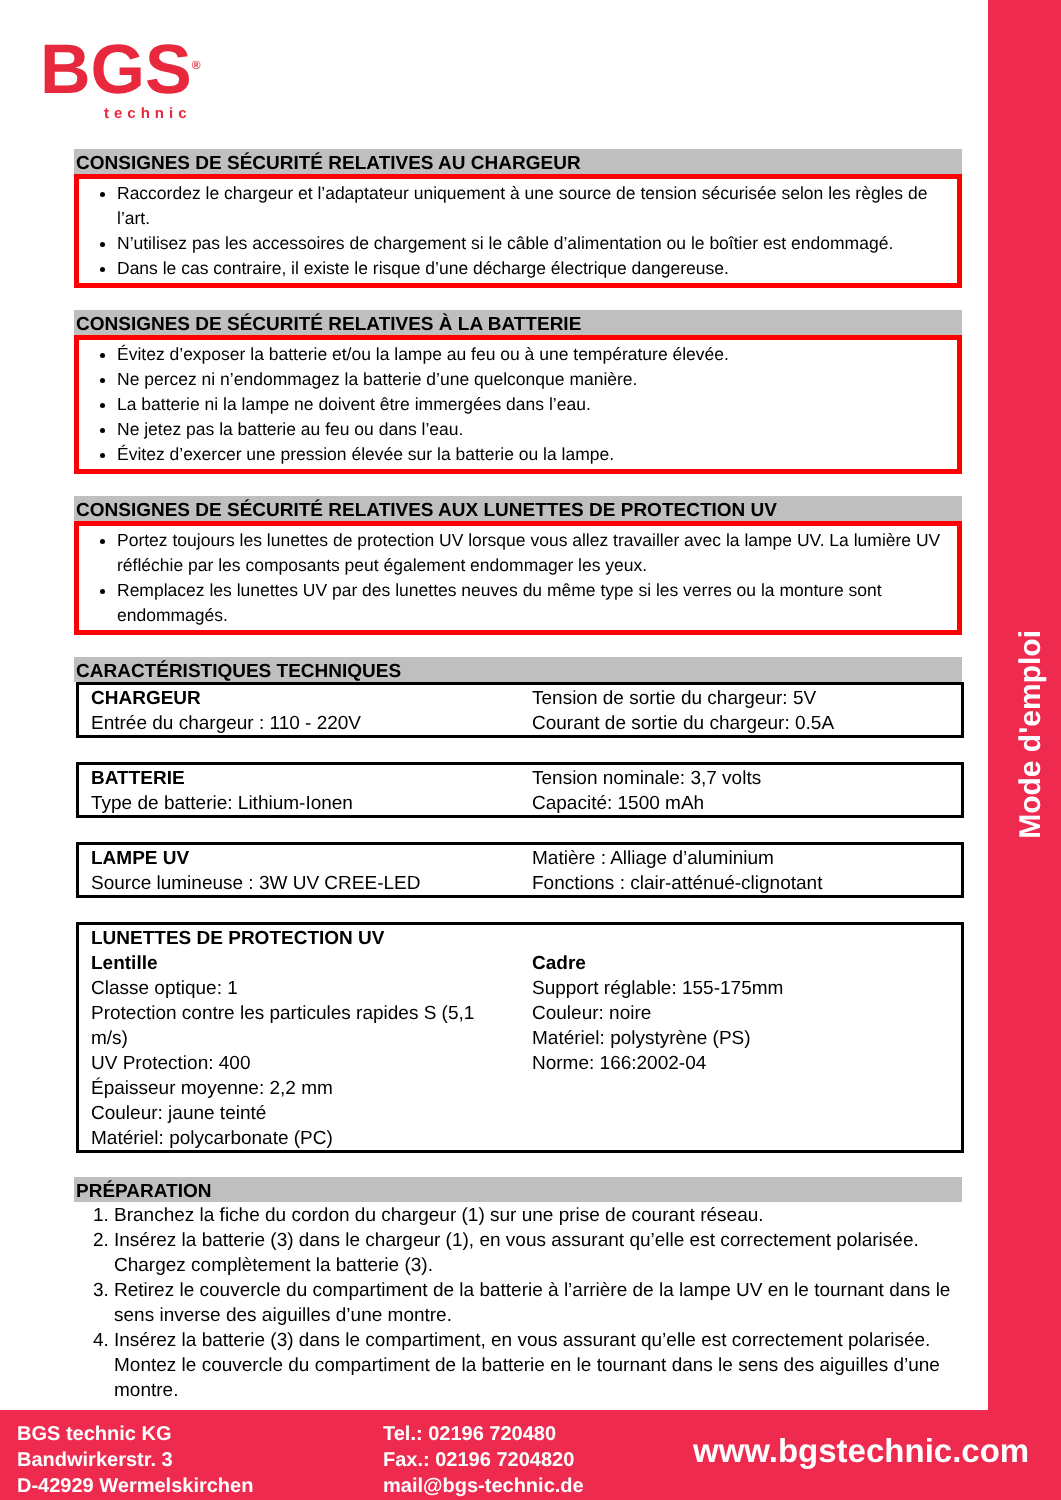Mode d'emploi
BGS<sup>®</sup>
technic
CONSIGNES DE SÉCURITÉ RELATIVES AU CHARGEUR
Raccordez le chargeur et l’adaptateur uniquement à une source de tension sécurisée selon les règles de l’art.
N’utilisez pas les accessoires de chargement si le câble d’alimentation ou le boîtier est endommagé.
Dans le cas contraire, il existe le risque d’une décharge électrique dangereuse.
CONSIGNES DE SÉCURITÉ RELATIVES À LA BATTERIE
Évitez d’exposer la batterie et/ou la lampe au feu ou à une température élevée.
Ne percez ni n’endommagez la batterie d’une quelconque manière.
La batterie ni la lampe ne doivent être immergées dans l’eau.
Ne jetez pas la batterie au feu ou dans l’eau.
Évitez d’exercer une pression élevée sur la batterie ou la lampe.
CONSIGNES DE SÉCURITÉ RELATIVES AUX LUNETTES DE PROTECTION UV
Portez toujours les lunettes de protection UV lorsque vous allez travailler avec la lampe UV. La lumière UV réfléchie par les composants peut également endommager les yeux.
Remplacez les lunettes UV par des lunettes neuves du même type si les verres ou la monture sont endommagés.
CARACTÉRISTIQUES TECHNIQUES
| CHARGEUR Entrée du chargeur : 110 - 220V | Tension de sortie du chargeur: 5V Courant de sortie du chargeur: 0.5A |
| BATTERIE Type de batterie: Lithium-Ionen | Tension nominale: 3,7 volts Capacité: 1500 mAh |
| LAMPE UV Source lumineuse : 3W UV CREE-LED | Matière : Alliage d’aluminium Fonctions : clair-atténué-clignotant |
| LUNETTES DE PROTECTION UV | |
| Lentille Classe optique: 1 Protection contre les particules rapides S (5,1 m/s) UV Protection: 400 Épaisseur moyenne: 2,2 mm Couleur: jaune teinté Matériel: polycarbonate (PC) | Cadre Support réglable: 155-175mm Couleur: noire Matériel: polystyrène (PS) Norme: 166:2002-04 |
PRÉPARATION
1. Branchez la fiche du cordon du chargeur (1) sur une prise de courant réseau.
2. Insérez la batterie (3) dans le chargeur (1), en vous assurant qu’elle est correctement polarisée. Chargez complètement la batterie (3).
3. Retirez le couvercle du compartiment de la batterie à l’arrière de la lampe UV en le tournant dans le sens inverse des aiguilles d’une montre.
4. Insérez la batterie (3) dans le compartiment, en vous assurant qu’elle est correctement polarisée. Montez le couvercle du compartiment de la batterie en le tournant dans le sens des aiguilles d’une montre.
BGS technic KG
Bandwirkerstr. 3
D-42929 Wermelskirchen
Tel.: 02196 720480
Fax.: 02196 7204820
mail@bgs-technic.de
www.bgstechnic.com